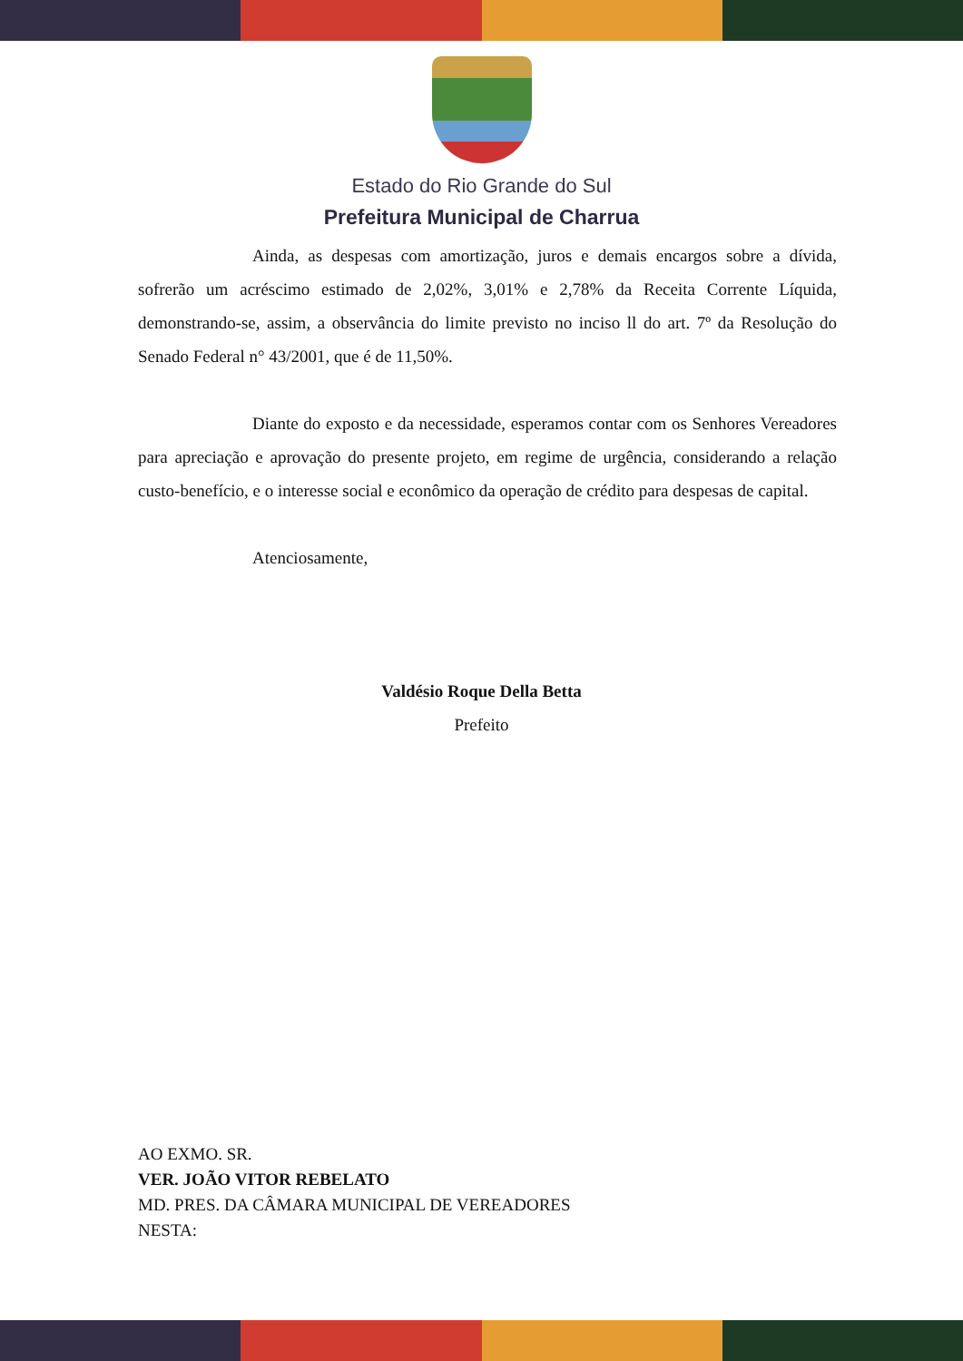Estado do Rio Grande do Sul
Prefeitura Municipal de Charrua
Ainda, as despesas com amortização, juros e demais encargos sobre a dívida, sofrerão um acréscimo estimado de 2,02%, 3,01% e 2,78% da Receita Corrente Líquida, demonstrando-se, assim, a observância do limite previsto no inciso ll do art. 7º da Resolução do Senado Federal n° 43/2001, que é de 11,50%.
Diante do exposto e da necessidade, esperamos contar com os Senhores Vereadores para apreciação e aprovação do presente projeto, em regime de urgência, considerando a relação custo-benefício, e o interesse social e econômico da operação de crédito para despesas de capital.
Atenciosamente,
Valdésio Roque Della Betta
Prefeito
AO EXMO. SR.
VER. JOÃO VITOR REBELATO
MD. PRES. DA CÂMARA MUNICIPAL DE VEREADORES
NESTA: